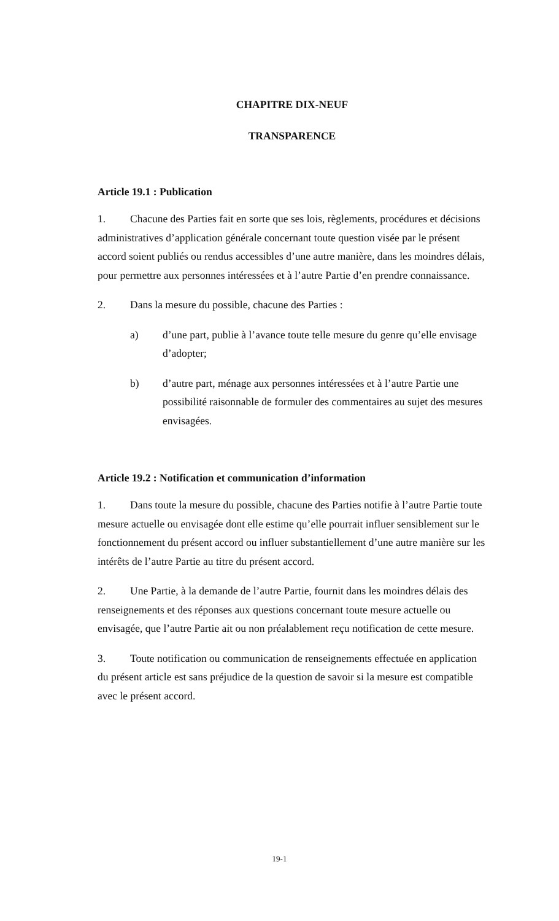CHAPITRE DIX-NEUF
TRANSPARENCE
Article 19.1 : Publication
1. Chacune des Parties fait en sorte que ses lois, règlements, procédures et décisions administratives d’application générale concernant toute question visée par le présent accord soient publiés ou rendus accessibles d’une autre manière, dans les moindres délais, pour permettre aux personnes intéressées et à l’autre Partie d’en prendre connaissance.
2. Dans la mesure du possible, chacune des Parties :
a) d’une part, publie à l’avance toute telle mesure du genre qu’elle envisage d’adopter;
b) d’autre part, ménage aux personnes intéressées et à l’autre Partie une possibilité raisonnable de formuler des commentaires au sujet des mesures envisagées.
Article 19.2 : Notification et communication d’information
1. Dans toute la mesure du possible, chacune des Parties notifie à l’autre Partie toute mesure actuelle ou envisagée dont elle estime qu’elle pourrait influer sensiblement sur le fonctionnement du présent accord ou influer substantiellement d’une autre manière sur les intérêts de l’autre Partie au titre du présent accord.
2. Une Partie, à la demande de l’autre Partie, fournit dans les moindres délais des renseignements et des réponses aux questions concernant toute mesure actuelle ou envisagée, que l’autre Partie ait ou non préalablement reçu notification de cette mesure.
3. Toute notification ou communication de renseignements effectuée en application du présent article est sans préjudice de la question de savoir si la mesure est compatible avec le présent accord.
19-1